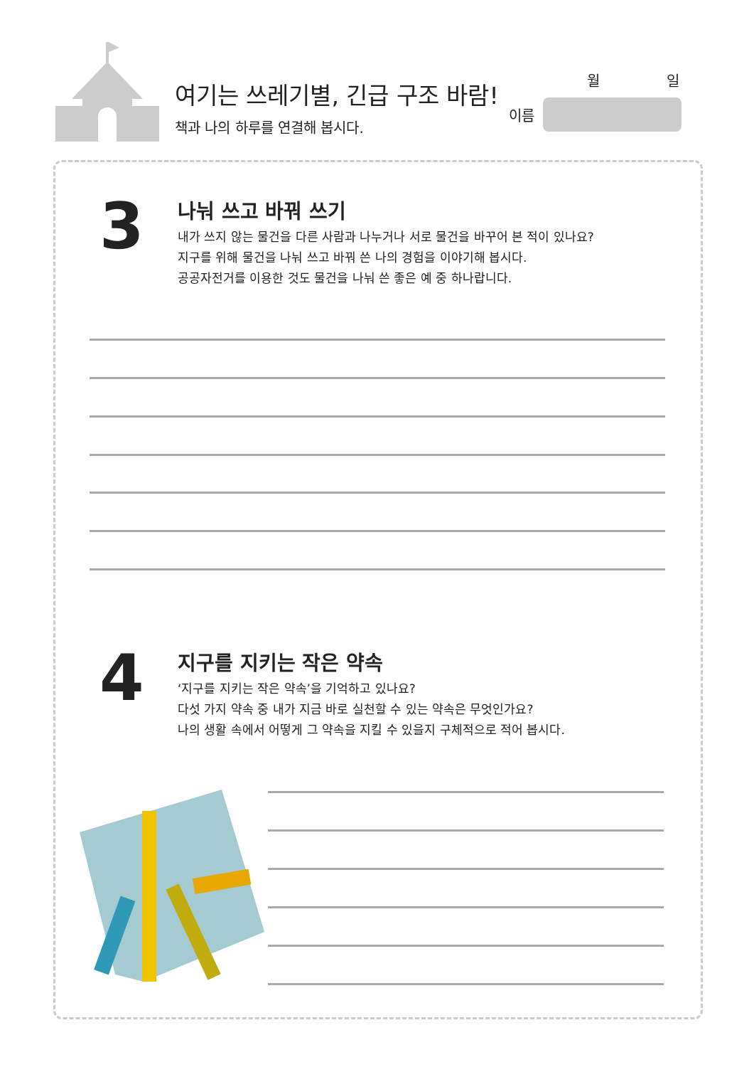여기는 쓰레기별, 긴급 구조 바람!
책과 나의 하루를 연결해 봅시다.
월 일
이름
3
나눠 쓰고 바꿔 쓰기
내가 쓰지 않는 물건을 다른 사람과 나누거나 서로 물건을 바꾸어 본 적이 있나요?
지구를 위해 물건을 나눠 쓰고 바꿔 쓴 나의 경험을 이야기해 봅시다.
공공자전거를 이용한 것도 물건을 나눠 쓴 좋은 예 중 하나랍니다.
4
지구를 지키는 작은 약속
‘지구를 지키는 작은 약속’을 기억하고 있나요?
다섯 가지 약속 중 내가 지금 바로 실천할 수 있는 약속은 무엇인가요?
나의 생활 속에서 어떻게 그 약속을 지킬 수 있을지 구체적으로 적어 봅시다.